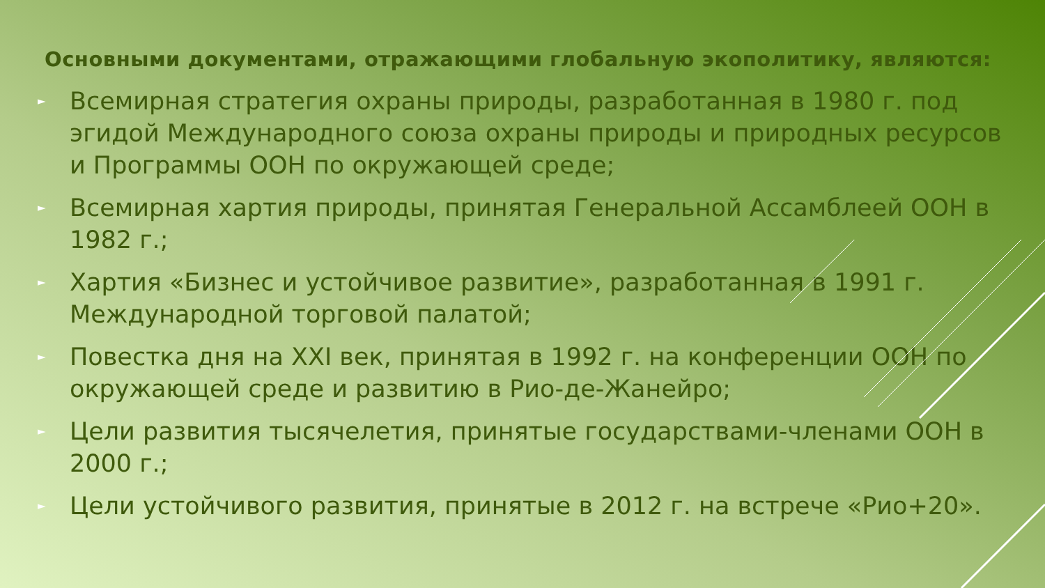Основными документами, отражающими глобальную экополитику, являются:
► Всемирная стратегия охраны природы, разработанная в 1980 г. под эгидой Международного союза охраны природы и природных ресурсов и Программы ООН по окружающей среде;
► Всемирная хартия природы, принятая Генеральной Ассамблеей ООН в 1982 г.;
► Хартия «Бизнес и устойчивое развитие», разработанная в 1991 г. Международной торговой палатой;
► Повестка дня на XXI век, принятая в 1992 г. на конференции ООН по окружающей среде и развитию в Рио-де-Жанейро;
► Цели развития тысячелетия, принятые государствами-членами ООН в 2000 г.;
► Цели устойчивого развития, принятые в 2012 г. на встрече «Рио+20».